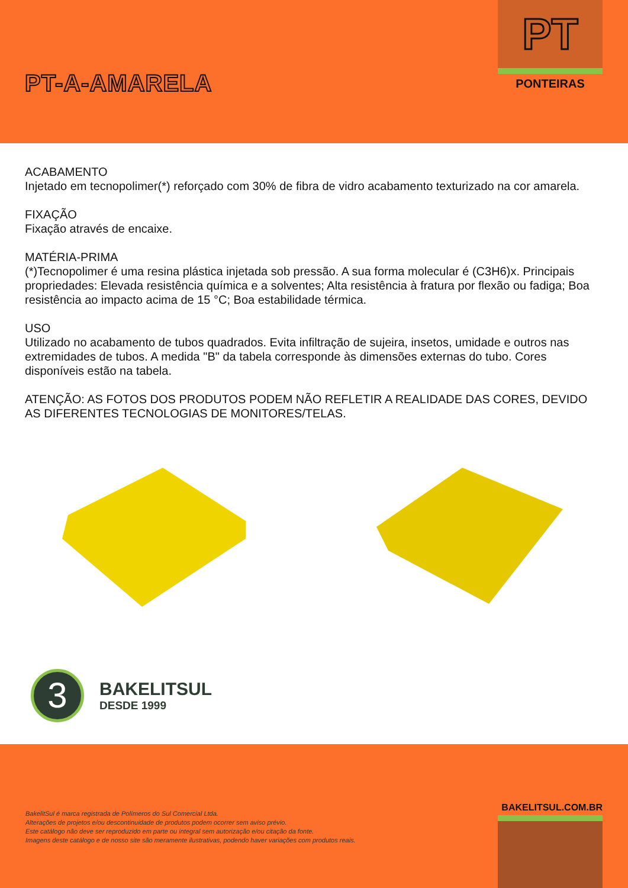PT-A-AMARELA
PT
PONTEIRAS
ACABAMENTO
Injetado em tecnopolimer(*) reforçado com 30% de fibra de vidro acabamento texturizado na cor amarela.
FIXAÇÃO
Fixação através de encaixe.
MATÉRIA-PRIMA
(*)Tecnopolimer é uma resina plástica injetada sob pressão. A sua forma molecular é (C3H6)x. Principais propriedades: Elevada resistência química e a solventes; Alta resistência à fratura por flexão ou fadiga; Boa resistência ao impacto acima de 15 °C; Boa estabilidade térmica.
USO
Utilizado no acabamento de tubos quadrados. Evita infiltração de sujeira, insetos, umidade e outros nas extremidades de tubos. A medida "B" da tabela corresponde às dimensões externas do tubo. Cores disponíveis estão na tabela.
ATENÇÃO: AS FOTOS DOS PRODUTOS PODEM NÃO REFLETIR A REALIDADE DAS CORES, DEVIDO AS DIFERENTES TECNOLOGIAS DE MONITORES/TELAS.
3
BAKELITSUL
DESDE 1999
BakelitSul é marca registrada de Polímeros do Sul Comercial Ltda.
Alterações de projetos e/ou descontinuidade de produtos podem ocorrer sem aviso prévio.
Este catálogo não deve ser reproduzido em parte ou integral sem autorização e/ou citação da fonte.
Imagens deste catálogo e de nosso site são meramente ilustrativas, podendo haver variações com produtos reais.
BAKELITSUL.COM.BR